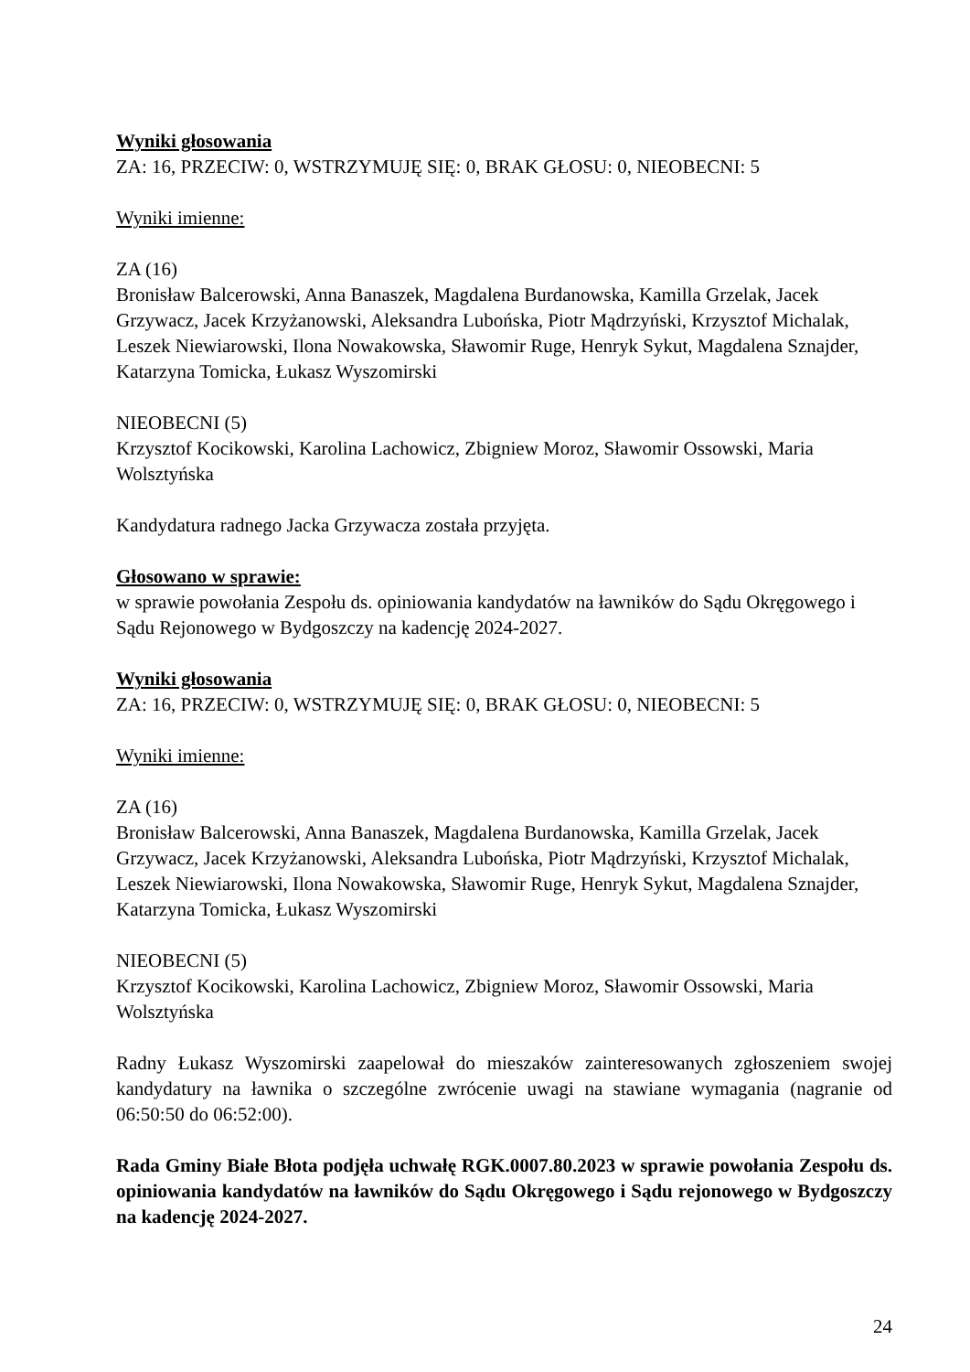Wyniki głosowania
ZA: 16, PRZECIW: 0, WSTRZYMUJĘ SIĘ: 0, BRAK GŁOSU: 0, NIEOBECNI: 5
Wyniki imienne:
ZA (16)
Bronisław Balcerowski, Anna Banaszek, Magdalena Burdanowska, Kamilla Grzelak, Jacek Grzywacz, Jacek Krzyżanowski, Aleksandra Lubońska, Piotr Mądrzyński, Krzysztof Michalak, Leszek Niewiarowski, Ilona Nowakowska, Sławomir Ruge, Henryk Sykut, Magdalena Sznajder, Katarzyna Tomicka, Łukasz Wyszomirski
NIEOBECNI (5)
Krzysztof Kocikowski, Karolina Lachowicz, Zbigniew Moroz, Sławomir Ossowski, Maria Wolsztyńska
Kandydatura radnego Jacka Grzywacza została przyjęta.
Głosowano w sprawie:
w sprawie powołania Zespołu ds. opiniowania kandydatów na ławników do Sądu Okręgowego i Sądu Rejonowego w Bydgoszczy na kadencję 2024-2027.
Wyniki głosowania
ZA: 16, PRZECIW: 0, WSTRZYMUJĘ SIĘ: 0, BRAK GŁOSU: 0, NIEOBECNI: 5
Wyniki imienne:
ZA (16)
Bronisław Balcerowski, Anna Banaszek, Magdalena Burdanowska, Kamilla Grzelak, Jacek Grzywacz, Jacek Krzyżanowski, Aleksandra Lubońska, Piotr Mądrzyński, Krzysztof Michalak, Leszek Niewiarowski, Ilona Nowakowska, Sławomir Ruge, Henryk Sykut, Magdalena Sznajder, Katarzyna Tomicka, Łukasz Wyszomirski
NIEOBECNI (5)
Krzysztof Kocikowski, Karolina Lachowicz, Zbigniew Moroz, Sławomir Ossowski, Maria Wolsztyńska
Radny Łukasz Wyszomirski zaapelował do mieszaków zainteresowanych zgłoszeniem swojej kandydatury na ławnika o szczególne zwrócenie uwagi na stawiane wymagania (nagranie od 06:50:50 do 06:52:00).
Rada Gminy Białe Błota podjęła uchwałę RGK.0007.80.2023 w sprawie powołania Zespołu ds. opiniowania kandydatów na ławników do Sądu Okręgowego i Sądu rejonowego w Bydgoszczy na kadencję 2024-2027.
24